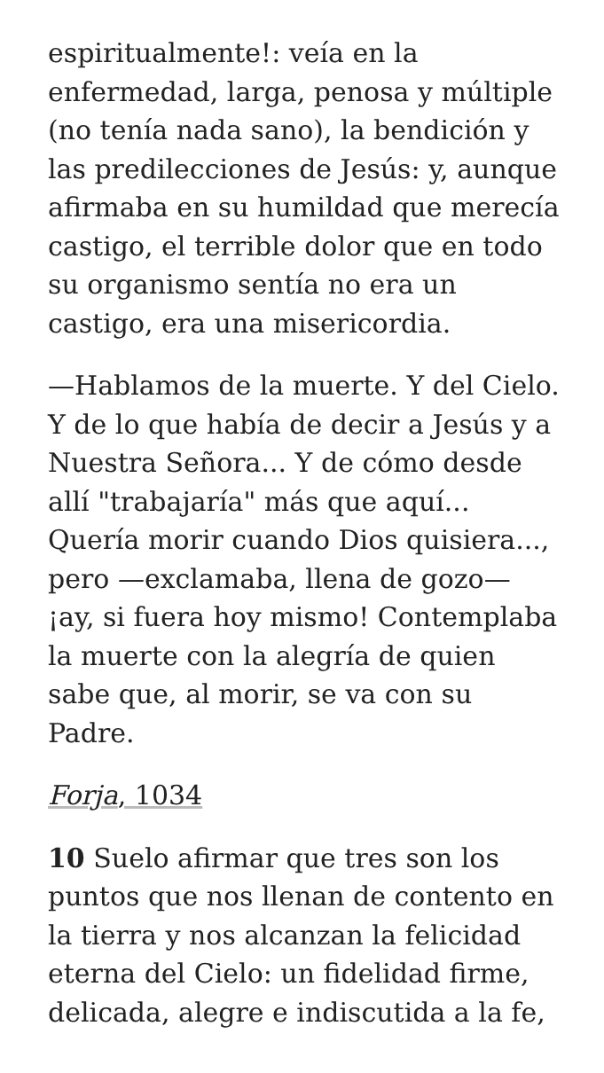espiritualmente!: veía en la enfermedad, larga, penosa y múltiple (no tenía nada sano), la bendición y las predilecciones de Jesús: y, aunque afirmaba en su humildad que merecía castigo, el terrible dolor que en todo su organismo sentía no era un castigo, era una misericordia.
—Hablamos de la muerte. Y del Cielo. Y de lo que había de decir a Jesús y a Nuestra Señora... Y de cómo desde allí "trabajaría" más que aquí... Quería morir cuando Dios quisiera..., pero —exclamaba, llena de gozo— ¡ay, si fuera hoy mismo! Contemplaba la muerte con la alegría de quien sabe que, al morir, se va con su Padre.
Forja, 1034
10 Suelo afirmar que tres son los puntos que nos llenan de contento en la tierra y nos alcanzan la felicidad eterna del Cielo: un fidelidad firme, delicada, alegre e indiscutida a la fe,